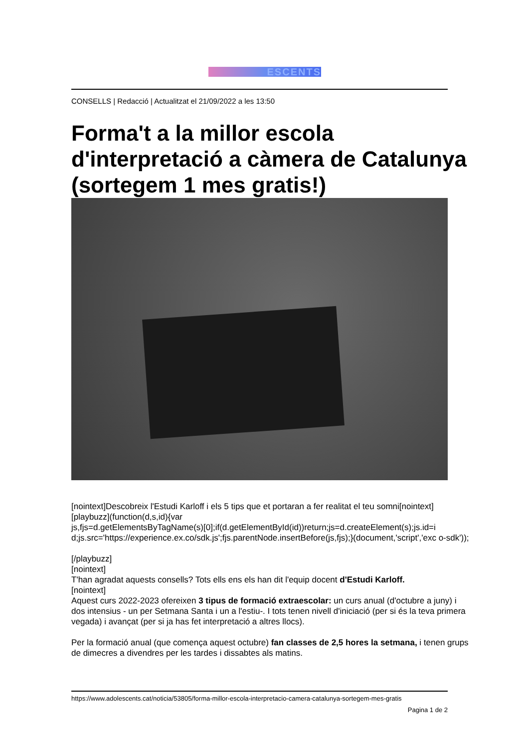ESCENTS
CONSELLS | Redacció | Actualitzat el 21/09/2022 a les 13:50
Forma't a la millor escola d'interpretació a càmera de Catalunya (sortegem 1 mes gratis!)
[nointext]Descobreix l'Estudi Karloff i els 5 tips que et portaran a fer realitat el teu somni[nointext]
[playbuzz](function(d,s,id){var
js,fjs=d.getElementsByTagName(s)[0];if(d.getElementById(id))return;js=d.createElement(s);js.id=i d;js.src='https://experience.ex.co/sdk.js';fjs.parentNode.insertBefore(js,fjs);}(document,'script','exc o-sdk'));
[/playbuzz]
[nointext]
T'han agradat aquests consells? Tots ells ens els han dit l'equip docent d'Estudi Karloff.
[nointext]
Aquest curs 2022-2023 ofereixen 3 tipus de formació extraescolar: un curs anual (d'octubre a juny) i dos intensius - un per Setmana Santa i un a l'estiu-. I tots tenen nivell d'iniciació (per si és la teva primera vegada) i avançat (per si ja has fet interpretació a altres llocs).
Per la formació anual (que comença aquest octubre) fan classes de 2,5 hores la setmana, i tenen grups de dimecres a divendres per les tardes i dissabtes als matins.
https://www.adolescents.cat/noticia/53805/forma-millor-escola-interpretacio-camera-catalunya-sortegem-mes-gratis
Pagina 1 de 2